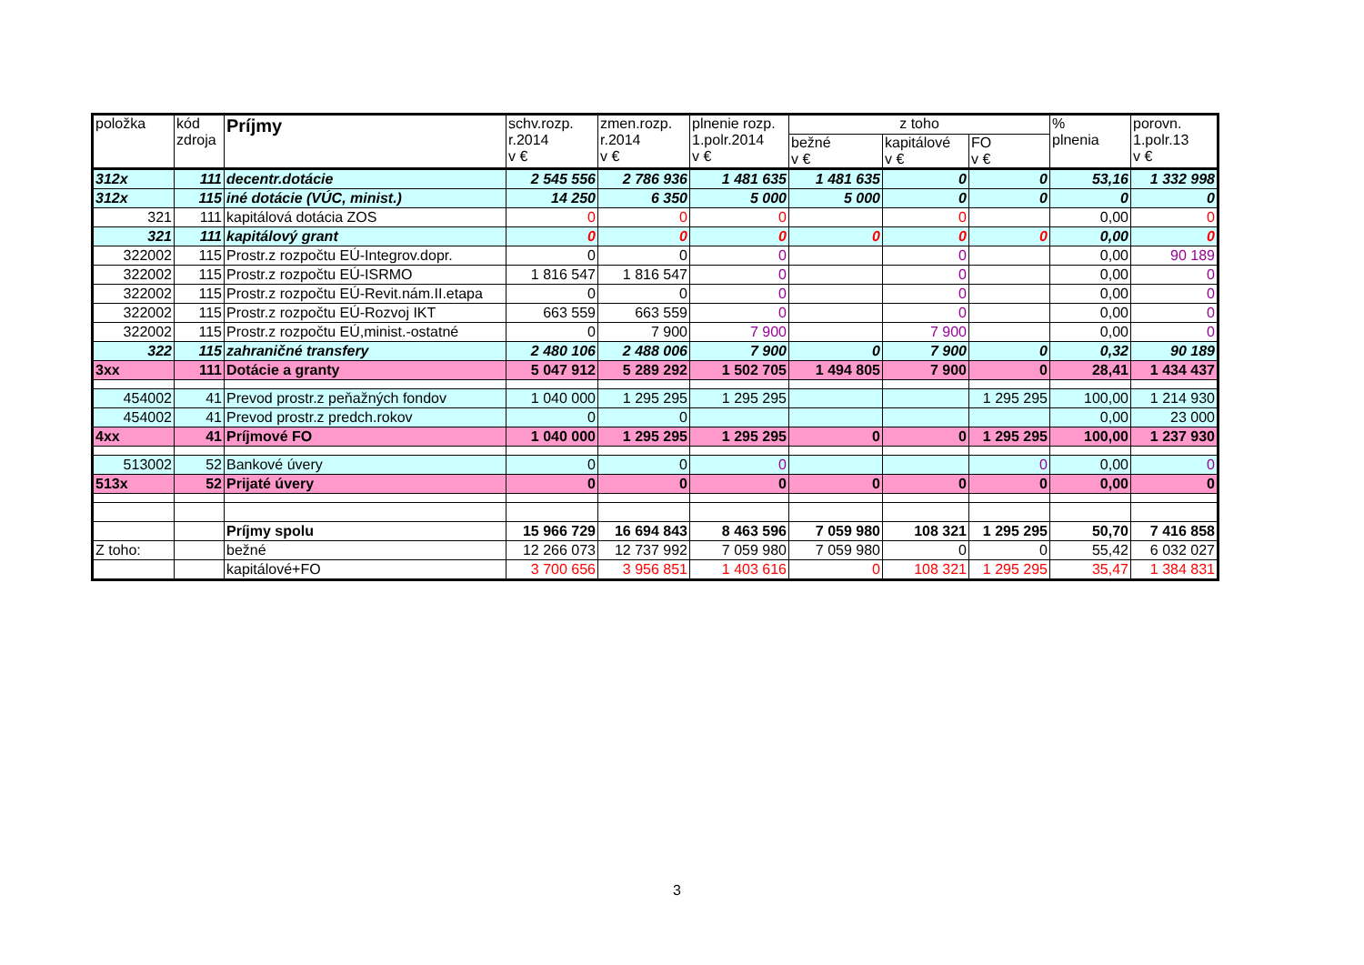| položka | kód zdroja | Príjmy | schv.rozp. r.2014 v € | zmen.rozp. r.2014 v € | plnenie rozp. 1.polr.2014 v € | z toho | | | % plnenia | porovn. 1.polr.13 v € |
| --- | --- | --- | --- | --- | --- | --- | --- | --- | --- | --- |
| | | | | | | bežné v € | kapitálové v € | FO v € | | |
| 312x | 111 | decentr.dotácie | 2 545 556 | 2 786 936 | 1 481 635 | 1 481 635 | 0 | 0 | 53,16 | 1 332 998 |
| 312x | 115 | iné dotácie (VÚC, minist.) | 14 250 | 6 350 | 5 000 | 5 000 | 0 | 0 | 0 | 0 |
| 321 | 111 | kapitálová dotácia ZOS | 0 | 0 | 0 | | 0 | | 0,00 | 0 |
| 321 | 111 | kapitálový grant | 0 | 0 | 0 | 0 | 0 | 0 | 0,00 | 0 |
| 322002 | 115 | Prostr.z rozpočtu EÚ-Integrov.dopr. | 0 | 0 | 0 | | 0 | | 0,00 | 90 189 |
| 322002 | 115 | Prostr.z rozpočtu EÚ-ISRMO | 1 816 547 | 1 816 547 | 0 | | 0 | | 0,00 | 0 |
| 322002 | 115 | Prostr.z rozpočtu EÚ-Revit.nám.II.etapa | 0 | 0 | 0 | | 0 | | 0,00 | 0 |
| 322002 | 115 | Prostr.z rozpočtu EÚ-Rozvoj IKT | 663 559 | 663 559 | 0 | | 0 | | 0,00 | 0 |
| 322002 | 115 | Prostr.z rozpočtu EÚ,minist.-ostatné | 0 | 7 900 | 7 900 | | 7 900 | | 0,00 | 0 |
| 322 | 115 | zahraničné transfery | 2 480 106 | 2 488 006 | 7 900 | 0 | 7 900 | 0 | 0,32 | 90 189 |
| 3xx | 111 | Dotácie a granty | 5 047 912 | 5 289 292 | 1 502 705 | 1 494 805 | 7 900 | 0 | 28,41 | 1 434 437 |
| 454002 | 41 | Prevod prostr.z peňažných fondov | 1 040 000 | 1 295 295 | 1 295 295 | | | 1 295 295 | 100,00 | 1 214 930 |
| 454002 | 41 | Prevod prostr.z predch.rokov | 0 | 0 | | | | | 0,00 | 23 000 |
| 4xx | 41 | Príjmové FO | 1 040 000 | 1 295 295 | 1 295 295 | 0 | 0 | 1 295 295 | 100,00 | 1 237 930 |
| 513002 | 52 | Bankové úvery | 0 | 0 | 0 | | | 0 | 0,00 | 0 |
| 513x | 52 | Prijaté úvery | 0 | 0 | 0 | 0 | 0 | 0 | 0,00 | 0 |
| | | Príjmy spolu | 15 966 729 | 16 694 843 | 8 463 596 | 7 059 980 | 108 321 | 1 295 295 | 50,70 | 7 416 858 |
| Z toho: | | bežné | 12 266 073 | 12 737 992 | 7 059 980 | 7 059 980 | 0 | 0 | 55,42 | 6 032 027 |
| | | kapitálové+FO | 3 700 656 | 3 956 851 | 1 403 616 | 0 | 108 321 | 1 295 295 | 35,47 | 1 384 831 |
3